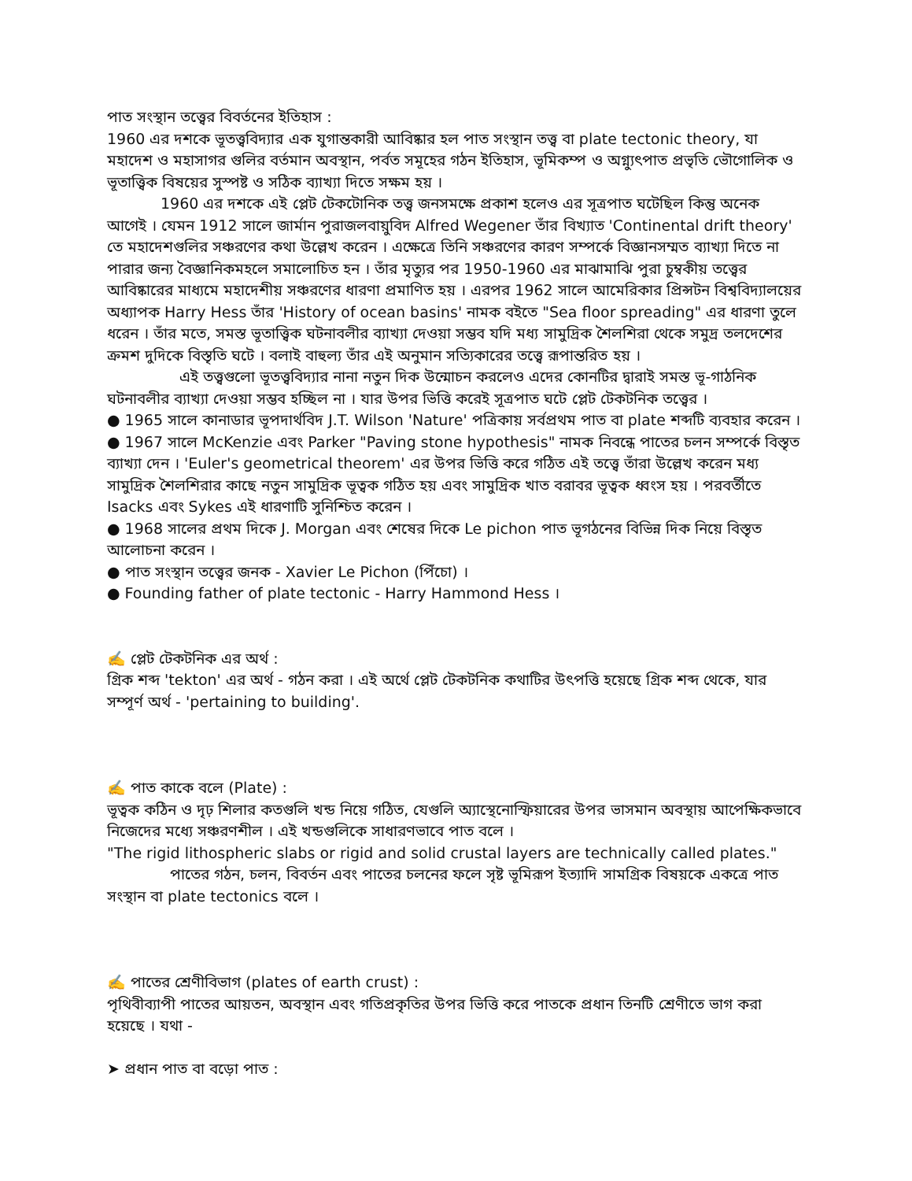পাত সংস্থান তত্ত্বের বিবর্তনের ইতিহাস :
1960 এর দশকে ভূতত্ত্ববিদ্যার এক যুগান্তকারী আবিষ্কার হল পাত সংস্থান তত্ত্ব বা plate tectonic theory, যা মহাদেশ ও মহাসাগর গুলির বর্তমান অবস্থান, পর্বত সমূহের গঠন ইতিহাস, ভূমিকম্প ও অগ্ন্যুৎপাত প্রভৃতি ভৌগোলিক ও ভূতাত্ত্বিক বিষয়ের সুস্পষ্ট ও সঠিক ব্যাখ্যা দিতে সক্ষম হয় ।
1960 এর দশকে এই প্লেট টেকটোনিক তত্ত্ব জনসমক্ষে প্রকাশ হলেও এর সূত্রপাত ঘটেছিল কিন্তু অনেক আগেই । যেমন 1912 সালে জার্মান পুরাজলবায়ুবিদ Alfred Wegener তাঁর বিখ্যাত 'Continental drift theory' তে মহাদেশগুলির সঞ্চরণের কথা উল্লেখ করেন । এক্ষেত্রে তিনি সঞ্চরণের কারণ সম্পর্কে বিজ্ঞানসম্মত ব্যাখ্যা দিতে না পারার জন্য বৈজ্ঞানিকমহলে সমালোচিত হন । তাঁর মৃত্যুর পর 1950-1960 এর মাঝামাঝি পুরা চুম্বকীয় তত্ত্বের আবিষ্কারের মাধ্যমে মহাদেশীয় সঞ্চরণের ধারণা প্রমাণিত হয় । এরপর 1962 সালে আমেরিকার প্রিন্সটন বিশ্ববিদ্যালয়ের অধ্যাপক Harry Hess তাঁর 'History of ocean basins' নামক বইতে "Sea floor spreading" এর ধারণা তুলে ধরেন । তাঁর মতে, সমস্ত ভূতাত্ত্বিক ঘটনাবলীর ব্যাখ্যা দেওয়া সম্ভব যদি মধ্য সামুদ্রিক শৈলশিরা থেকে সমুদ্র তলদেশের ক্রমশ দুদিকে বিস্তৃতি ঘটে । বলাই বাহুল্য তাঁর এই অনুমান সত্যিকারের তত্ত্বে রূপান্তরিত হয় ।
এই তত্ত্বগুলো ভূতত্ত্ববিদ্যার নানা নতুন দিক উন্মোচন করলেও এদের কোনটির দ্বারাই সমস্ত ভূ-গাঠনিক ঘটনাবলীর ব্যাখ্যা দেওয়া সম্ভব হচ্ছিল না । যার উপর ভিত্তি করেই সূত্রপাত ঘটে প্লেট টেকটনিক তত্ত্বের ।
● 1965 সালে কানাডার ভূপদার্থবিদ J.T. Wilson 'Nature' পত্রিকায় সর্বপ্রথম পাত বা plate শব্দটি ব্যবহার করেন ।
● 1967 সালে McKenzie এবং Parker "Paving stone hypothesis" নামক নিবন্ধে পাতের চলন সম্পর্কে বিস্তৃত ব্যাখ্যা দেন । 'Euler's geometrical theorem' এর উপর ভিত্তি করে গঠিত এই তত্ত্বে তাঁরা উল্লেখ করেন মধ্য সামুদ্রিক শৈলশিরার কাছে নতুন সামুদ্রিক ভূত্বক গঠিত হয় এবং সামুদ্রিক খাত বরাবর ভূত্বক ধ্বংস হয় । পরবর্তীতে Isacks এবং Sykes এই ধারণাটি সুনিশ্চিত করেন ।
● 1968 সালের প্রথম দিকে J. Morgan এবং শেষের দিকে Le pichon পাত ভূগঠনের বিভিন্ন দিক নিয়ে বিস্তৃত আলোচনা করেন ।
● পাত সংস্থান তত্ত্বের জনক - Xavier Le Pichon (পিঁচো) ।
● Founding father of plate tectonic - Harry Hammond Hess ।
✍️ প্লেট টেকটনিক এর অর্থ :
গ্রিক শব্দ 'tekton' এর অর্থ - গঠন করা । এই অর্থে প্লেট টেকটনিক কথাটির উৎপত্তি হয়েছে গ্রিক শব্দ থেকে, যার সম্পূর্ণ অর্থ - 'pertaining to building'.
✍️ পাত কাকে বলে (Plate) :
ভূত্বক কঠিন ও দৃঢ় শিলার কতগুলি খন্ড নিয়ে গঠিত, যেগুলি অ্যাস্থেনোস্ফিয়ারের উপর ভাসমান অবস্থায় আপেক্ষিকভাবে নিজেদের মধ্যে সঞ্চরণশীল । এই খন্ডগুলিকে সাধারণভাবে পাত বলে ।
"The rigid lithospheric slabs or rigid and solid crustal layers are technically called plates."
পাতের গঠন, চলন, বিবর্তন এবং পাতের চলনের ফলে সৃষ্ট ভূমিরূপ ইত্যাদি সামগ্রিক বিষয়কে একত্রে পাত সংস্থান বা plate tectonics বলে ।
✍️ পাতের শ্রেণীবিভাগ (plates of earth crust) :
পৃথিবীব্যাপী পাতের আয়তন, অবস্থান এবং গতিপ্রকৃতির উপর ভিত্তি করে পাতকে প্রধান তিনটি শ্রেণীতে ভাগ করা হয়েছে । যথা -
➤ প্রধান পাত বা বড়ো পাত :